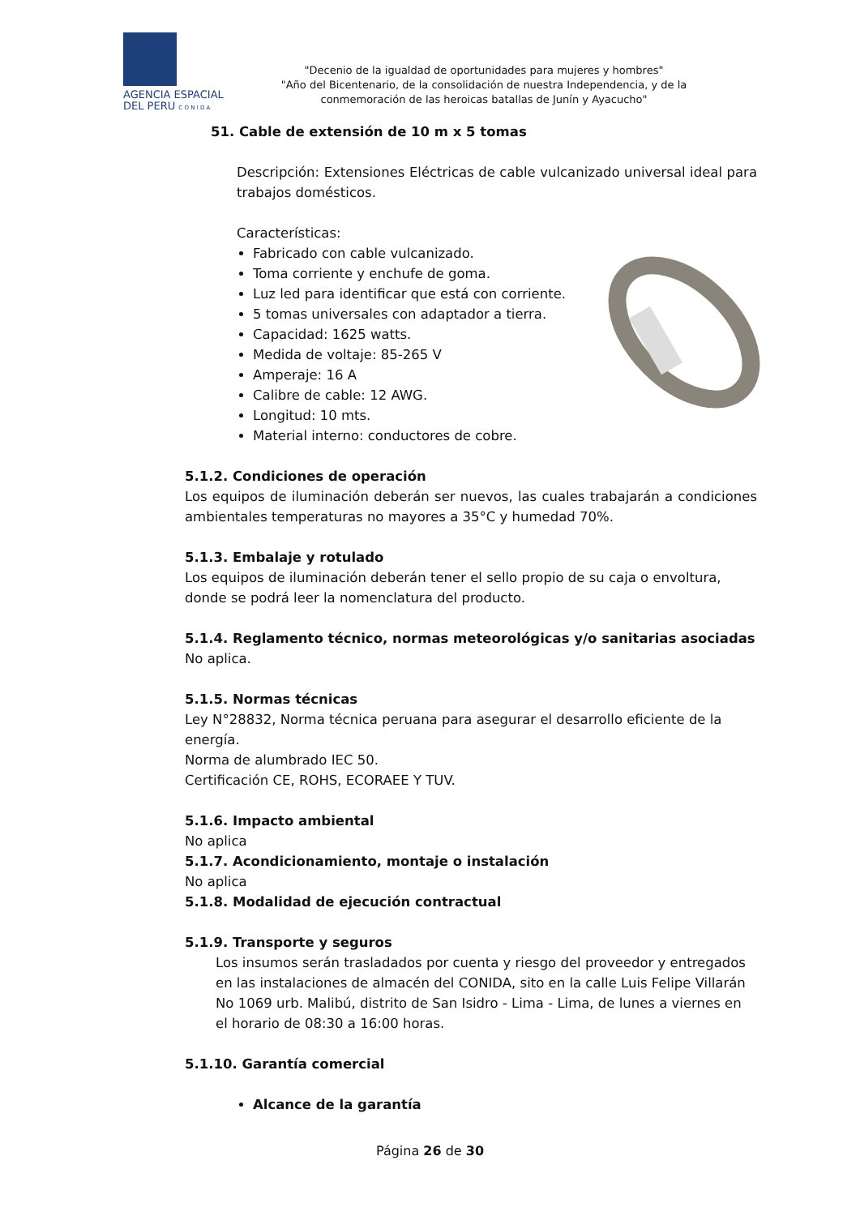AGENCIA ESPACIAL
DEL PERU C O N I D A
"Decenio de la igualdad de oportunidades para mujeres y hombres"
"Año del Bicentenario, de la consolidación de nuestra Independencia, y de la conmemoración de las heroicas batallas de Junín y Ayacucho"
51. Cable de extensión de 10 m x 5 tomas
Descripción: Extensiones Eléctricas de cable vulcanizado universal ideal para trabajos domésticos.
Características:
Fabricado con cable vulcanizado.
Toma corriente y enchufe de goma.
Luz led para identificar que está con corriente.
5 tomas universales con adaptador a tierra.
Capacidad: 1625 watts.
Medida de voltaje: 85-265 V
Amperaje: 16 A
Calibre de cable: 12 AWG.
Longitud: 10 mts.
Material interno: conductores de cobre.
5.1.2. Condiciones de operación
Los equipos de iluminación deberán ser nuevos, las cuales trabajarán a condiciones ambientales temperaturas no mayores a 35°C y humedad 70%.
5.1.3. Embalaje y rotulado
Los equipos de iluminación deberán tener el sello propio de su caja o envoltura, donde se podrá leer la nomenclatura del producto.
5.1.4. Reglamento técnico, normas meteorológicas y/o sanitarias asociadas
No aplica.
5.1.5. Normas técnicas
Ley N°28832, Norma técnica peruana para asegurar el desarrollo eficiente de la energía.
Norma de alumbrado IEC 50.
Certificación CE, ROHS, ECORAEE Y TUV.
5.1.6. Impacto ambiental
No aplica
5.1.7. Acondicionamiento, montaje o instalación
No aplica
5.1.8. Modalidad de ejecución contractual
5.1.9. Transporte y seguros
Los insumos serán trasladados por cuenta y riesgo del proveedor y entregados en las instalaciones de almacén del CONIDA, sito en la calle Luis Felipe Villarán No 1069 urb. Malibú, distrito de San Isidro - Lima - Lima, de lunes a viernes en el horario de 08:30 a 16:00 horas.
5.1.10. Garantía comercial
Alcance de la garantía
Página 26 de 30